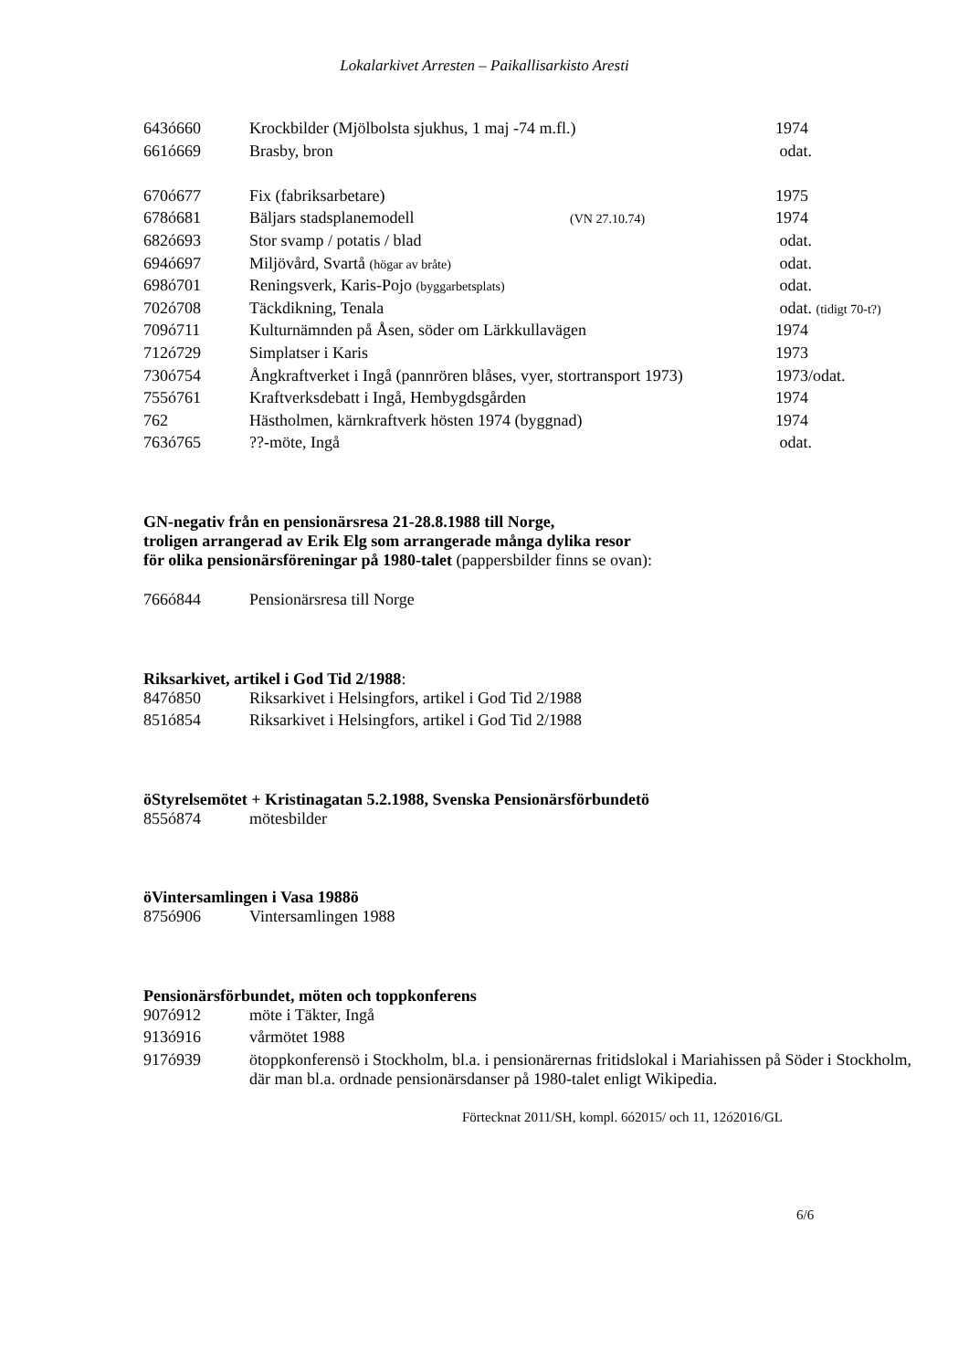Lokalarkivet Arresten – Paikallisarkisto Aresti
| 643ó660 | Krockbilder (Mjölbolsta sjukhus, 1 maj -74 m.fl.) | | 1974 |
| 661ó669 | Brasby, bron | | odat. |
| 670ó677 | Fix (fabriksarbetare) | | 1975 |
| 678ó681 | Bäljars stadsplanemodell | (VN 27.10.74) | 1974 |
| 682ó693 | Stor svamp / potatis / blad | | odat. |
| 694ó697 | Miljövård, Svartå (högar av bråte) | | odat. |
| 698ó701 | Reningsverk, Karis-Pojo (byggarbetsplats) | | odat. |
| 702ó708 | Täckdikning, Tenala | | odat. (tidigt 70-t?) |
| 709ó711 | Kulturnämnden på Åsen, söder om Lärkkullavägen | | 1974 |
| 712ó729 | Simplatser i Karis | | 1973 |
| 730ó754 | Ångkraftverket i Ingå (pannrören blåses, vyer, stortransport 1973) | | 1973/odat. |
| 755ó761 | Kraftverksdebatt i Ingå, Hembygdsgården | | 1974 |
| 762 | Hästholmen, kärnkraftverk hösten 1974 (byggnad) | | 1974 |
| 763ó765 | ??-möte, Ingå | | odat. |
GN-negativ från en pensionärsresa 21-28.8.1988 till Norge,
troligen arrangerad av Erik Elg som arrangerade många dylika resor
för olika pensionärsföreningar på 1980-talet (pappersbilder finns se ovan):
| 766ó844 | Pensionärsresa till Norge |
Riksarkivet, artikel i God Tid 2/1988:
| 847ó850 | Riksarkivet i Helsingfors, artikel i God Tid 2/1988 |
| 851ó854 | Riksarkivet i Helsingfors, artikel i God Tid 2/1988 |
öStyrelsemötet + Kristinagatan 5.2.1988, Svenska Pensionärsförbundetö
| 855ó874 | mötesbilder |
öVintersamlingen i Vasa 1988ö
| 875ó906 | Vintersamlingen 1988 |
Pensionärsförbundet, möten och toppkonferens
| 907ó912 | möte i Täkter, Ingå |
| 913ó916 | vårmötet 1988 |
| 917ó939 | ötoppkonferensö i Stockholm, bl.a. i pensionärernas fritidslokal i Mariahissen på Söder i Stockholm, där man bl.a. ordnade pensionärsdanser på 1980-talet enligt Wikipedia. |
Förtecknat 2011/SH, kompl. 6ó2015/ och 11, 12ó2016/GL
6/6